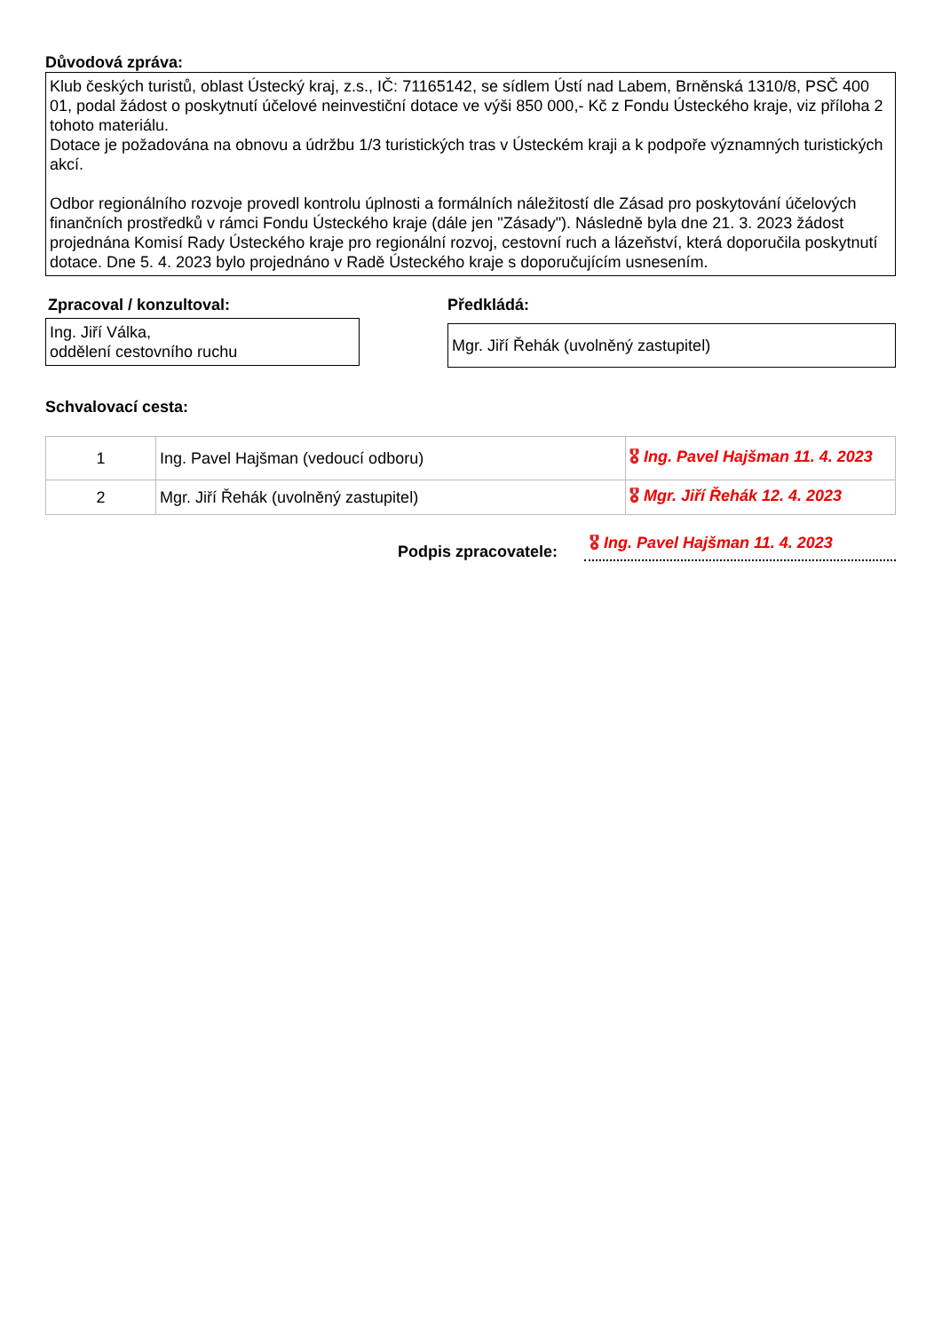Důvodová zpráva:
Klub českých turistů, oblast Ústecký kraj, z.s., IČ: 71165142, se sídlem Ústí nad Labem, Brněnská 1310/8, PSČ 400 01, podal žádost o poskytnutí účelové neinvestiční dotace ve výši 850 000,- Kč z Fondu Ústeckého kraje, viz příloha 2 tohoto materiálu.
Dotace je požadována na obnovu a údržbu 1/3 turistických tras v Ústeckém kraji a k podpoře významných turistických akcí.
Odbor regionálního rozvoje provedl kontrolu úplnosti a formálních náležitostí dle Zásad pro poskytování účelových finančních prostředků v rámci Fondu Ústeckého kraje (dále jen "Zásady"). Následně byla dne 21. 3. 2023 žádost projednána Komisí Rady Ústeckého kraje pro regionální rozvoj, cestovní ruch a lázeňství, která doporučila poskytnutí dotace. Dne 5. 4. 2023 bylo projednáno v Radě Ústeckého kraje s doporučujícím usnesením.
Zpracoval / konzultoval:
Ing. Jiří Válka,
oddělení cestovního ruchu
Předkládá:
Mgr. Jiří Řehák (uvolněný zastupitel)
Schvalovací cesta:
| 1 | Ing. Pavel Hajšman (vedoucí odboru) | 🎖 Ing. Pavel Hajšman 11. 4. 2023 |
| 2 | Mgr. Jiří Řehák (uvolněný zastupitel) | 🎖 Mgr. Jiří Řehák 12. 4. 2023 |
Podpis zpracovatele:
🎖 Ing. Pavel Hajšman 11. 4. 2023